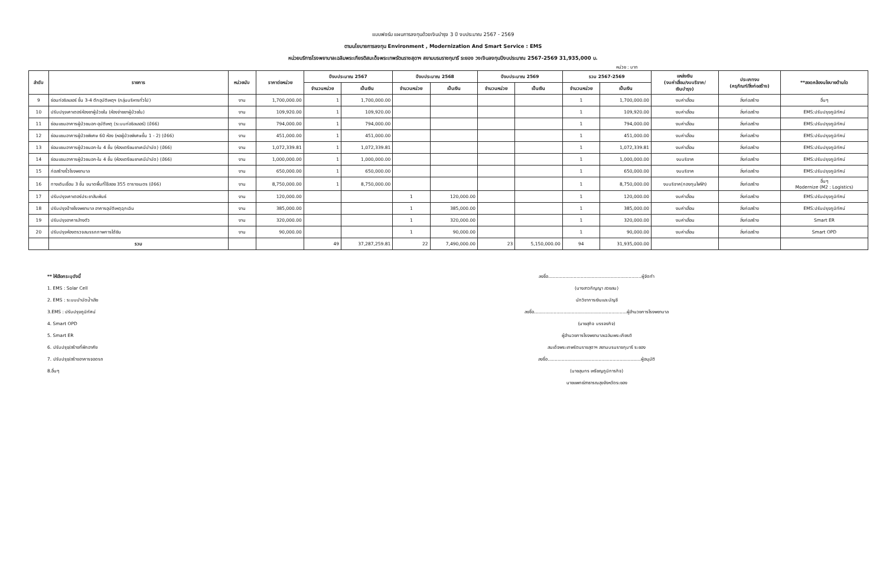แบบฟอร์ม แผนการลงทุนด้วยเงินบำรุง 3 ปี งบประมาณ 2567 - 2569
ตามนโยบายการลงทุน Environment , Modernization And Smart Service : EMS
หน่วยบริการโรงพยาบาลเฉลิมพระเกียรติสมเด็จพระเทพรัตนราชสุดาฯ สยามบรมราชกุมารี ระยอง วงเงินลงทุนปีงบประมาณ 2567-2569 31,935,000 บ.
หน่วย : บาท
| ลำดับ | รายการ | หน่วยนับ | ราคาต่อหน่วย | ปีงบประมาณ 2567 | | ปีงบประมาณ 2568 | | ปีงบประมาณ 2569 | | รวม 2567-2569 | | แหล่งเงิน (งบค่าเสื่อม/งบบริจาค/ เงินบำรุง) | ประเภทงบ (ครุภัณฑ์/สิ่งก่อสร้าง) | **สอดคล้องนโยบายด้านใด |
| --- | --- | --- | --- | --- | --- | --- | --- | --- | --- | --- | --- | --- | --- | --- |
| | | | | จำนวนหน่วย | เป็นเงิน | จำนวนหน่วย | เป็นเงิน | จำนวนหน่วย | เป็นเงิน | จำนวนหน่วย | เป็นเงิน | | | |
| 9 | ซ่อมท่อชิลเลอร์ ชั้น 3-4 ตึกอุบัติเหตุฯ (กลุ่มบริหารทั่วไป) | งาน | 1,700,000.00 | 1 | 1,700,000.00 | | | | | 1 | 1,700,000.00 | งบค่าเสื่อม | สิ่งก่อสร้าง | อื่นๆ |
| 10 | ปรับปรุงเคาเตอร์ห้องยาผู้ป่วยใน (ห้องจ่ายยาผู้ป่วยใน) | งาน | 109,920.00 | 1 | 109,920.00 | | | | | 1 | 109,920.00 | งบค่าเสื่อม | สิ่งก่อสร้าง | EMS:ปรับปรุงภูมิทัศน์ |
| 11 | ซ่อมแซมอาคารผู้ป่วยนอก-อุบัติเหตุ (ระบบท่อชิลเลอร์) (ปี66) | งาน | 794,000.00 | 1 | 794,000.00 | | | | | 1 | 794,000.00 | งบค่าเสื่อม | สิ่งก่อสร้าง | EMS:ปรับปรุงภูมิทัศน์ |
| 12 | ซ่อมแซมอาคารผู้ป่วยพิเศษ 60 ห้อง (หอผู้ป่วยพิเศษชั้น 1 - 2) (ปี66) | งาน | 451,000.00 | 1 | 451,000.00 | | | | | 1 | 451,000.00 | งบค่าเสื่อม | สิ่งก่อสร้าง | EMS:ปรับปรุงภูมิทัศน์ |
| 13 | ซ่อมแซมอาคารผู้ป่วยนอก-ใน 4 ชั้น (ห้องเตรียมยาเคมีบำบัด) (ปี66) | งาน | 1,072,339.81 | 1 | 1,072,339.81 | | | | | 1 | 1,072,339.81 | งบค่าเสื่อม | สิ่งก่อสร้าง | EMS:ปรับปรุงภูมิทัศน์ |
| 14 | ซ่อมแซมอาคารผู้ป่วยนอก-ใน 4 ชั้น (ห้องเตรียมยาเคมีบำบัด) (ปี66) | งาน | 1,000,000.00 | 1 | 1,000,000.00 | | | | | 1 | 1,000,000.00 | งบบริจาค | สิ่งก่อสร้าง | EMS:ปรับปรุงภูมิทัศน์ |
| 15 | ก่อสร้างรั้วโรงพยาบาล | งาน | 650,000.00 | 1 | 650,000.00 | | | | | 1 | 650,000.00 | งบบริจาค | สิ่งก่อสร้าง | EMS:ปรับปรุงภูมิทัศน์ |
| 16 | ทางเดินเชื่อม 3 ชั้น ขนาดพื้นที่ใช้สอย 355 ตารางเมตร (ปี66) | งาน | 8,750,000.00 | 1 | 8,750,000.00 | | | | | 1 | 8,750,000.00 | งบบริจาค(กองทุนไฟฟ้า) | สิ่งก่อสร้าง | อื่นๆ Modernize (M2 : Logistics) |
| 17 | ปรับปรุงเคาเตอร์ประชาสัมพันธ์ | งาน | 120,000.00 | | | 1 | 120,000.00 | | | 1 | 120,000.00 | งบค่าเสื่อม | สิ่งก่อสร้าง | EMS:ปรับปรุงภูมิทัศน์ |
| 18 | ปรับปรุงป้ายโรงพยาบาล อาคารอุบัติเหตุฉุกเฉิน | งาน | 385,000.00 | | | 1 | 385,000.00 | | | 1 | 385,000.00 | งบค่าเสื่อม | สิ่งก่อสร้าง | EMS:ปรับปรุงภูมิทัศน์ |
| 19 | ปรับปรุงอาคารล้างตัว | งาน | 320,000.00 | | | 1 | 320,000.00 | | | 1 | 320,000.00 | งบค่าเสื่อม | สิ่งก่อสร้าง | Smart ER |
| 20 | ปรับปรุงห้องตรวจสมรรถภาพการได้ยิน | งาน | 90,000.00 | | | 1 | 90,000.00 | | | 1 | 90,000.00 | งบค่าเสื่อม | สิ่งก่อสร้าง | Smart OPD |
| | รวม | | | 49 | 37,287,259.81 | 22 | 7,490,000.00 | 23 | 5,150,000.00 | 94 | 31,935,000.00 | | | |
** ให้เลือกระบุดังนี้
1. EMS : Solar Cell
2. EMS : ระบบบำบัดน้ำเสีย
3.EMS : ปรับปรุงภูมิทัศน์
4. Smart OPD
5. Smart ER
6. ปรับปรุง/สร้างที่พักอาศัย
7. ปรับปรุง/สร้างอาคารจอดรถ
8.อื่นๆ
ลงชื่อ..................................................................ผู้จัดทำ
(นางสาวกัญญา สวยสม)
นักวิชาการเงินและบัญชี
ลงชื่อ..................................................................ผู้อำนวยการโรงพยาบาล
(นายสุกิจ บรรจงกิจ)
ผู้อำนวยการโรงพยาบาลเฉลิมพระเกียรติ
สมเด็จพระเทพรัตนราชสุดาฯ สยามบรมราชกุมารี ระยอง
ลงชื่อ..................................................................ผู้อนุมัติ
(นายสุนทร เหรียญภูมิการกิจ)
นายแพทย์สาธารณสุขจังหวัดระยอง